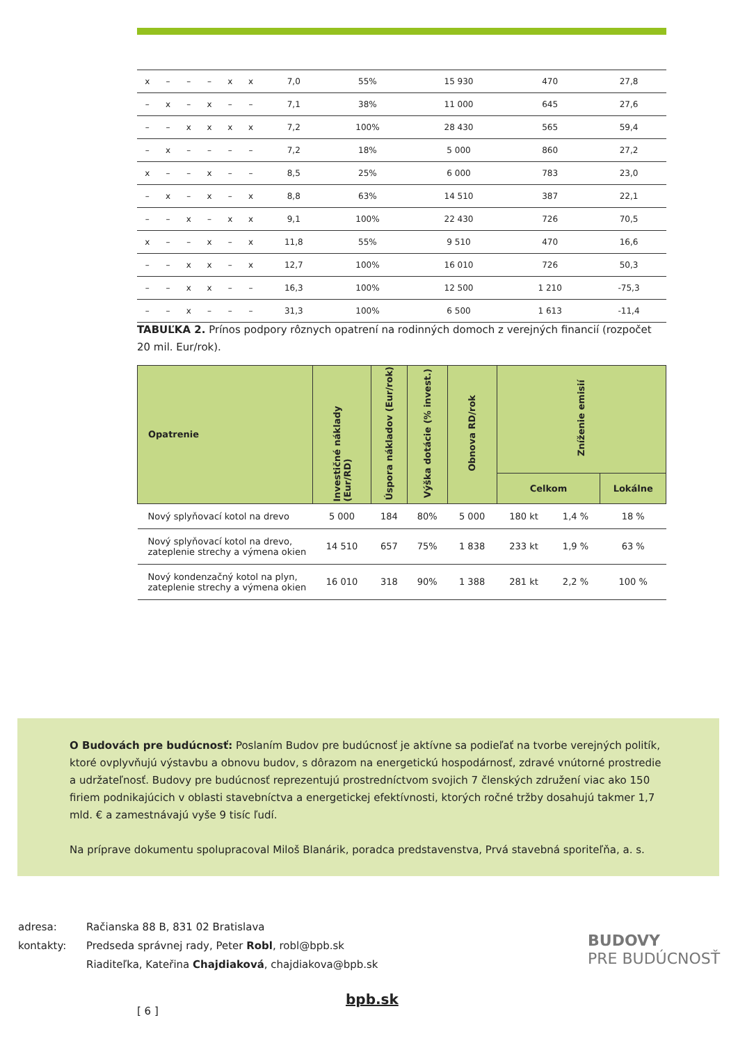| x | – | – | – | x | x | 7,0 | 55% | 15 930 | 470 | 27,8 |
| – | x | – | x | – | – | 7,1 | 38% | 11 000 | 645 | 27,6 |
| – | – | x | x | x | x | 7,2 | 100% | 28 430 | 565 | 59,4 |
| – | x | – | – | – | – | 7,2 | 18% | 5 000 | 860 | 27,2 |
| x | – | – | x | – | – | 8,5 | 25% | 6 000 | 783 | 23,0 |
| – | x | – | x | – | x | 8,8 | 63% | 14 510 | 387 | 22,1 |
| – | – | x | – | x | x | 9,1 | 100% | 22 430 | 726 | 70,5 |
| x | – | – | x | – | x | 11,8 | 55% | 9 510 | 470 | 16,6 |
| – | – | x | x | – | x | 12,7 | 100% | 16 010 | 726 | 50,3 |
| – | – | x | x | – | – | 16,3 | 100% | 12 500 | 1 210 | -75,3 |
| – | – | x | – | – | – | 31,3 | 100% | 6 500 | 1 613 | -11,4 |
TABUĽKA 2. Prínos podpory rôznych opatrení na rodinných domoch z verejných financií (rozpočet 20 mil. Eur/rok).
| Opatrenie | Investičné náklady (Eur/RD) | Úspora nákladov (Eur/rok) | Výška dotácie (% invest.) | Obnova RD/rok | Zníženie emisií | | |
| --- | --- | --- | --- | --- | --- | --- | --- |
| | | | | | Celkom | | Lokálne |
| Nový splyňovací kotol na drevo | 5 000 | 184 | 80% | 5 000 | 180 kt | 1,4 % | 18 % |
| Nový splyňovací kotol na drevo, zateplenie strechy a výmena okien | 14 510 | 657 | 75% | 1 838 | 233 kt | 1,9 % | 63 % |
| Nový kondenzačný kotol na plyn, zateplenie strechy a výmena okien | 16 010 | 318 | 90% | 1 388 | 281 kt | 2,2 % | 100 % |
O Budovách pre budúcnosť: Poslaním Budov pre budúcnosť je aktívne sa podieľať na tvorbe verejných politík, ktoré ovplyvňujú výstavbu a obnovu budov, s dôrazom na energetickú hospodárnosť, zdravé vnútorné prostredie a udržateľnosť. Budovy pre budúcnosť reprezentujú prostredníctvom svojich 7 členských združení viac ako 150 firiem podnikajúcich v oblasti stavebníctva a energetickej efektívnosti, ktorých ročné tržby dosahujú takmer 1,7 mld. € a zamestnávajú vyše 9 tisíc ľudí.
Na príprave dokumentu spolupracoval Miloš Blanárik, poradca predstavenstva, Prvá stavebná sporiteľňa, a. s.
| adresa: | Račianska 88 B, 831 02 Bratislava |
| kontakty: | Predseda správnej rady, Peter Robl , robl@bpb.sk |
| | Riaditeľka, Kateřina Chajdiaková , chajdiakova@bpb.sk |
BUDOVY
PRE BUDÚCNOSŤ
bpb.sk
[ 6 ]